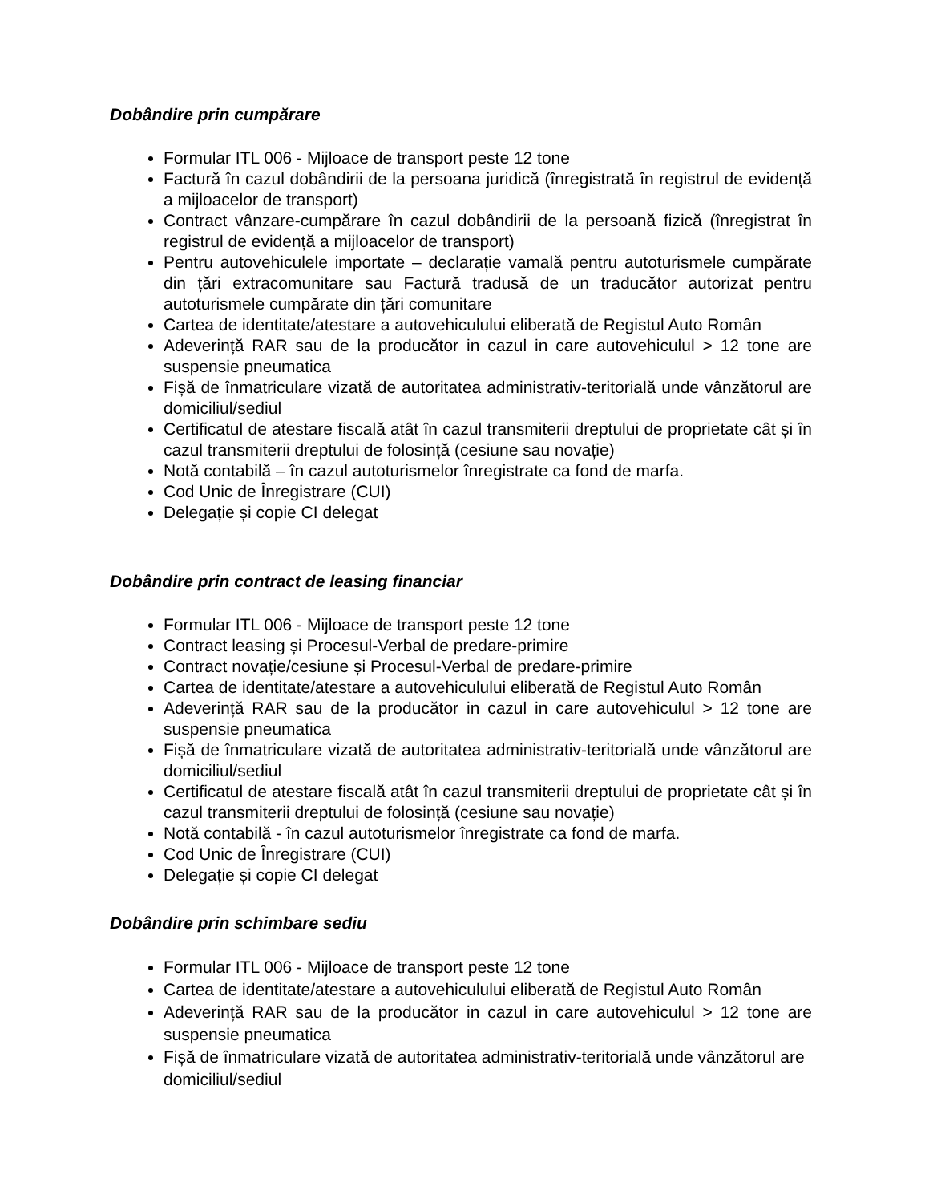Dobândire prin cumpărare
Formular ITL 006 - Mijloace de transport peste 12 tone
Factură în cazul dobândirii de la persoana juridică (înregistrată în registrul de evidență a mijloacelor de transport)
Contract vânzare-cumpărare în cazul dobândirii de la persoană fizică (înregistrat în registrul de evidență a mijloacelor de transport)
Pentru autovehiculele importate – declarație vamală pentru autoturismele cumpărate din țări extracomunitare sau Factură tradusă de un traducător autorizat pentru autoturismele cumpărate din țări comunitare
Cartea de identitate/atestare a autovehiculului eliberată de Registul Auto Român
Adeverință RAR sau de la producător in cazul in care autovehiculul > 12 tone are suspensie pneumatica
Fișă de înmatriculare vizată de autoritatea administrativ-teritorială unde vânzătorul are domiciliul/sediul
Certificatul de atestare fiscală atât în cazul transmiterii dreptului de proprietate cât și în cazul transmiterii dreptului de folosință (cesiune sau novație)
Notă contabilă – în cazul autoturismelor înregistrate ca fond de marfa.
Cod Unic de Înregistrare (CUI)
Delegație și copie CI delegat
Dobândire prin contract de leasing financiar
Formular ITL 006 - Mijloace de transport peste 12 tone
Contract leasing și Procesul-Verbal de predare-primire
Contract novație/cesiune și Procesul-Verbal de predare-primire
Cartea de identitate/atestare a autovehiculului eliberată de Registul Auto Român
Adeverință RAR sau de la producător in cazul in care autovehiculul > 12 tone are suspensie pneumatica
Fișă de înmatriculare vizată de autoritatea administrativ-teritorială unde vânzătorul are domiciliul/sediul
Certificatul de atestare fiscală atât în cazul transmiterii dreptului de proprietate cât și în cazul transmiterii dreptului de folosință (cesiune sau novație)
Notă contabilă - în cazul autoturismelor înregistrate ca fond de marfa.
Cod Unic de Înregistrare (CUI)
Delegație și copie CI delegat
Dobândire prin schimbare sediu
Formular ITL 006 - Mijloace de transport peste 12 tone
Cartea de identitate/atestare a autovehiculului eliberată de Registul Auto Român
Adeverință RAR sau de la producător in cazul in care autovehiculul > 12 tone are suspensie pneumatica
Fișă de înmatriculare vizată de autoritatea administrativ-teritorială unde vânzătorul are domiciliul/sediul